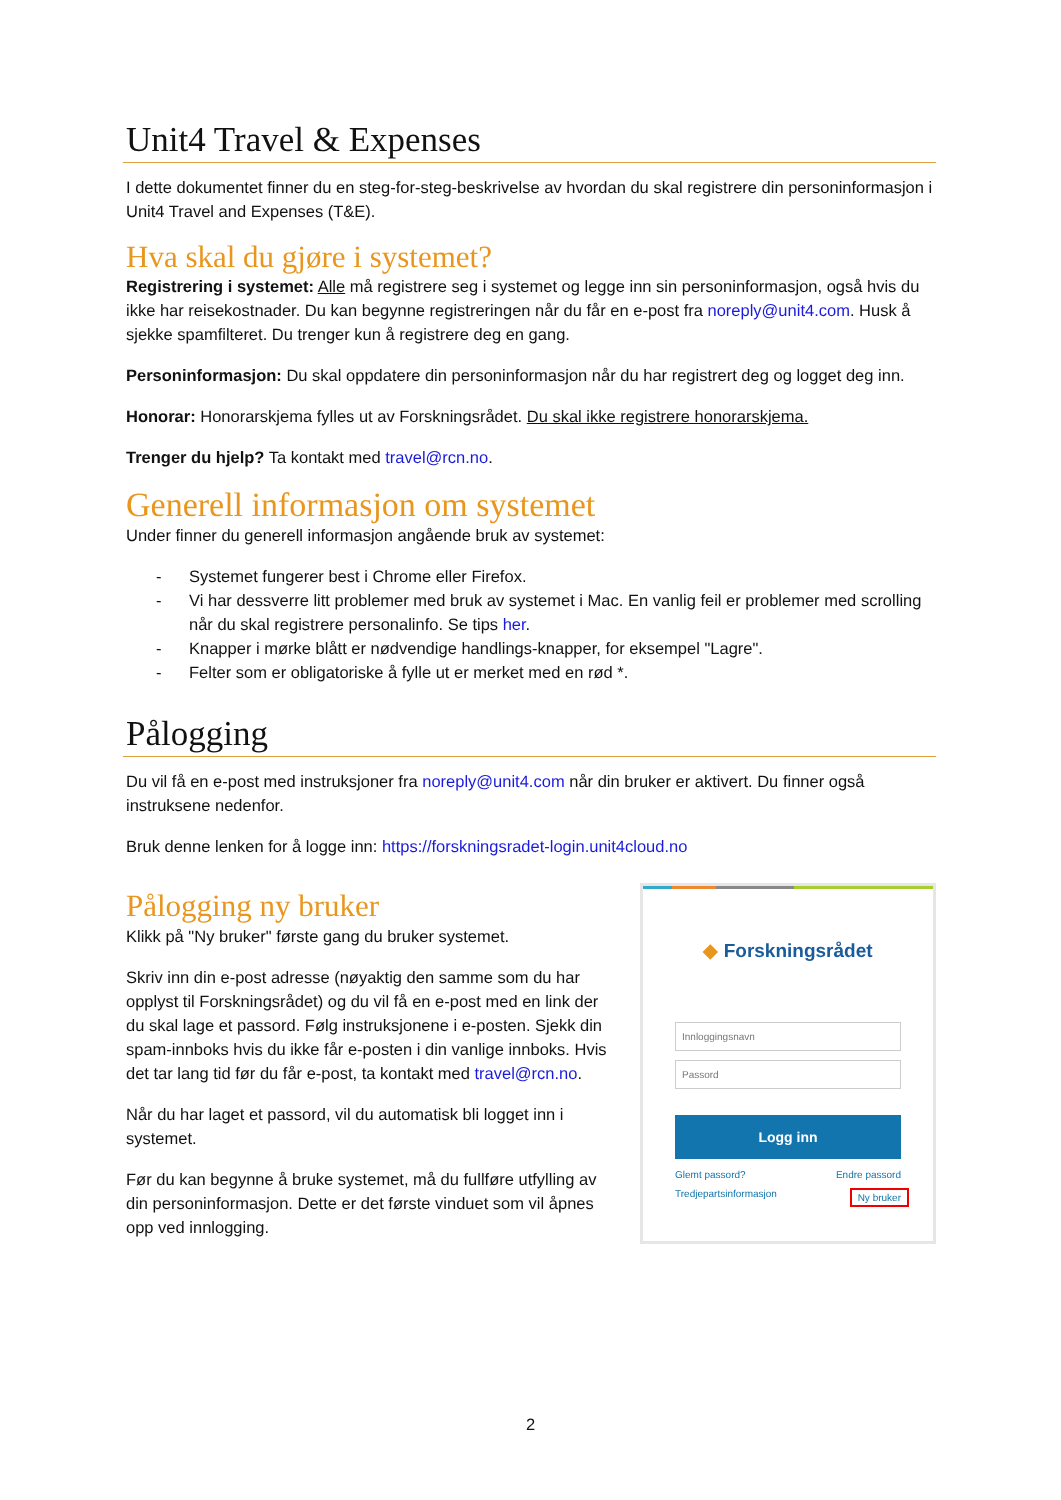Unit4 Travel & Expenses
I dette dokumentet finner du en steg-for-steg-beskrivelse av hvordan du skal registrere din personinformasjon i Unit4 Travel and Expenses (T&E).
Hva skal du gjøre i systemet?
Registrering i systemet: Alle må registrere seg i systemet og legge inn sin personinformasjon, også hvis du ikke har reisekostnader. Du kan begynne registreringen når du får en e-post fra noreply@unit4.com. Husk å sjekke spamfilteret. Du trenger kun å registrere deg en gang.
Personinformasjon: Du skal oppdatere din personinformasjon når du har registrert deg og logget deg inn.
Honorar: Honorarskjema fylles ut av Forskningsrådet. Du skal ikke registrere honorarskjema.
Trenger du hjelp? Ta kontakt med travel@rcn.no.
Generell informasjon om systemet
Under finner du generell informasjon angående bruk av systemet:
- Systemet fungerer best i Chrome eller Firefox.
- Vi har dessverre litt problemer med bruk av systemet i Mac. En vanlig feil er problemer med scrolling når du skal registrere personalinfo. Se tips her.
- Knapper i mørke blått er nødvendige handlings-knapper, for eksempel "Lagre".
- Felter som er obligatoriske å fylle ut er merket med en rød *.
Pålogging
Du vil få en e-post med instruksjoner fra noreply@unit4.com når din bruker er aktivert. Du finner også instruksene nedenfor.
Bruk denne lenken for å logge inn: https://forskningsradet-login.unit4cloud.no
Pålogging ny bruker
Klikk på "Ny bruker" første gang du bruker systemet.
Skriv inn din e-post adresse (nøyaktig den samme som du har opplyst til Forskningsrådet) og du vil få en e-post med en link der du skal lage et passord. Følg instruksjonene i e-posten. Sjekk din spam-innboks hvis du ikke får e-posten i din vanlige innboks. Hvis det tar lang tid før du får e-post, ta kontakt med travel@rcn.no.
Når du har laget et passord, vil du automatisk bli logget inn i systemet.
Før du kan begynne å bruke systemet, må du fullføre utfylling av din personinformasjon. Dette er det første vinduet som vil åpnes opp ved innlogging.
◆ Forskningsrådet
Innloggingsnavn
Passord
Logg inn
Glemt passord? Endre passord
Tredjepartsinformasjon Ny bruker
2